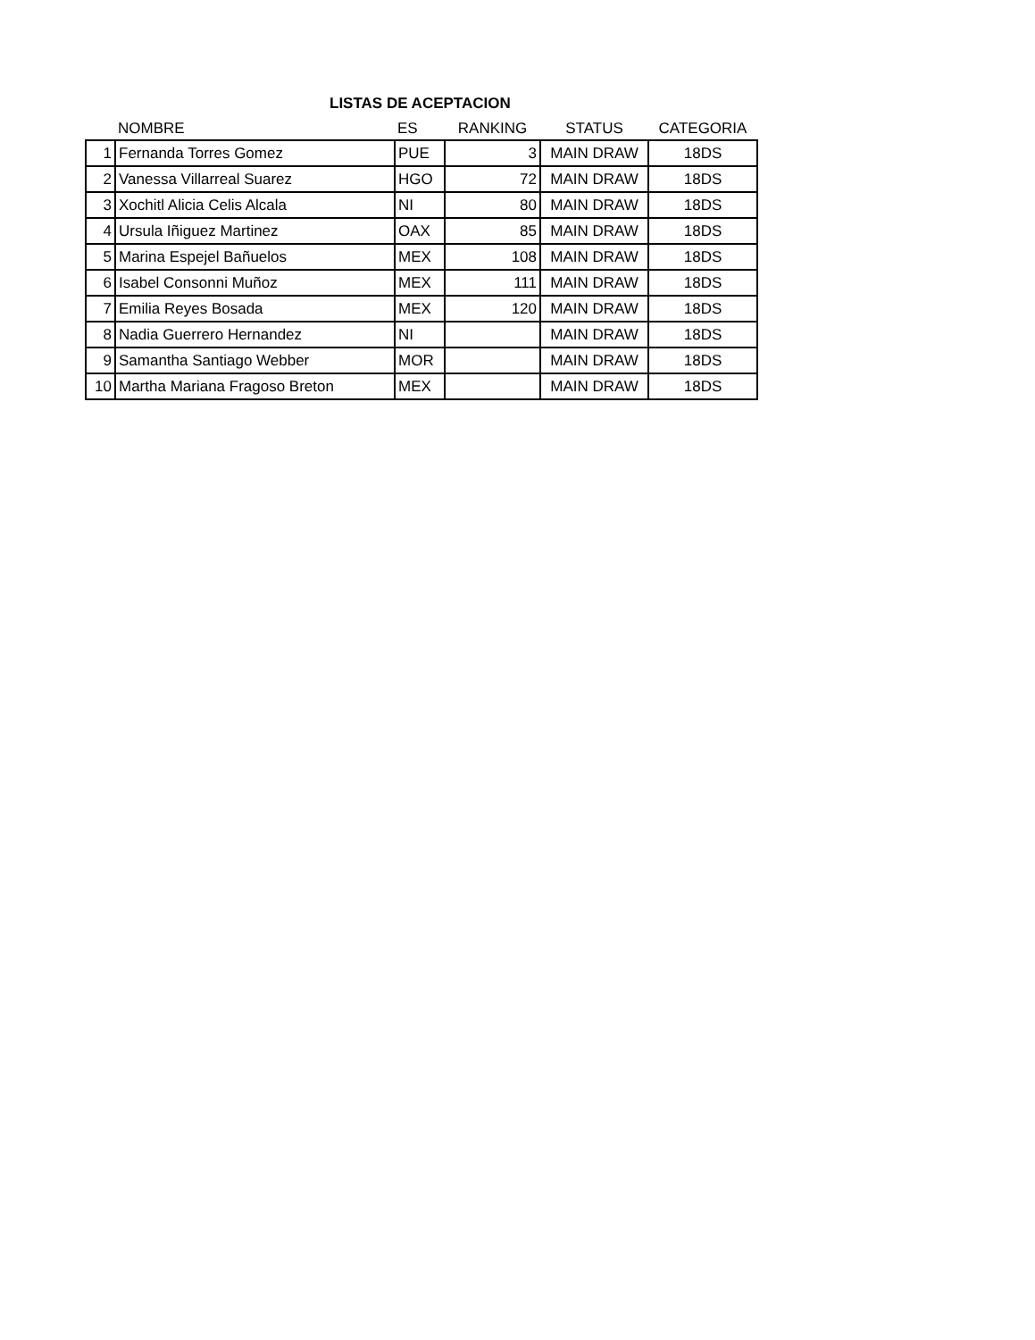LISTAS DE ACEPTACION
| | NOMBRE | ES | RANKING | STATUS | CATEGORIA |
| --- | --- | --- | --- | --- | --- |
| 1 | Fernanda Torres Gomez | PUE | 3 | MAIN DRAW | 18DS |
| 2 | Vanessa Villarreal Suarez | HGO | 72 | MAIN DRAW | 18DS |
| 3 | Xochitl Alicia Celis Alcala | NI | 80 | MAIN DRAW | 18DS |
| 4 | Ursula Iñiguez Martinez | OAX | 85 | MAIN DRAW | 18DS |
| 5 | Marina Espejel Bañuelos | MEX | 108 | MAIN DRAW | 18DS |
| 6 | Isabel Consonni Muñoz | MEX | 111 | MAIN DRAW | 18DS |
| 7 | Emilia Reyes Bosada | MEX | 120 | MAIN DRAW | 18DS |
| 8 | Nadia Guerrero Hernandez | NI | | MAIN DRAW | 18DS |
| 9 | Samantha Santiago Webber | MOR | | MAIN DRAW | 18DS |
| 10 | Martha Mariana Fragoso Breton | MEX | | MAIN DRAW | 18DS |